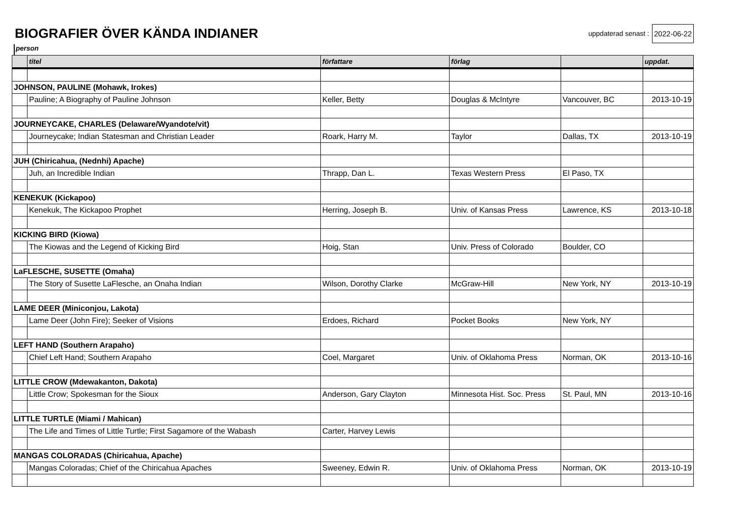BIOGRAFIER ÖVER KÄNDA INDIANER
uppdaterad senast : 2022-06-22
person
| | titel | författare | förlag | | uppdat. |
| --- | --- | --- | --- | --- | --- |
| JOHNSON, PAULINE (Mohawk, Irokes) | | | | | |
| | Pauline; A Biography of Pauline Johnson | Keller, Betty | Douglas & McIntyre | Vancouver, BC | 2013-10-19 |
| JOURNEYCAKE, CHARLES (Delaware/Wyandote/vit) | | | | | |
| | Journeycake; Indian Statesman and Christian Leader | Roark, Harry M. | Taylor | Dallas, TX | 2013-10-19 |
| JUH (Chiricahua, (Nednhi) Apache) | | | | | |
| | Juh, an Incredible Indian | Thrapp, Dan L. | Texas Western Press | El Paso, TX | |
| KENEKUK (Kickapoo) | | | | | |
| | Kenekuk, The Kickapoo Prophet | Herring, Joseph B. | Univ. of Kansas Press | Lawrence, KS | 2013-10-18 |
| KICKING BIRD (Kiowa) | | | | | |
| | The Kiowas and the Legend of Kicking Bird | Hoig, Stan | Univ. Press of Colorado | Boulder, CO | |
| LaFLESCHE, SUSETTE (Omaha) | | | | | |
| | The Story of Susette LaFlesche, an Onaha Indian | Wilson, Dorothy Clarke | McGraw-Hill | New York, NY | 2013-10-19 |
| LAME DEER (Miniconjou, Lakota) | | | | | |
| | Lame Deer (John Fire); Seeker of Visions | Erdoes, Richard | Pocket Books | New York, NY | |
| LEFT HAND (Southern Arapaho) | | | | | |
| | Chief Left Hand; Southern Arapaho | Coel, Margaret | Univ. of Oklahoma Press | Norman, OK | 2013-10-16 |
| LITTLE CROW (Mdewakanton, Dakota) | | | | | |
| | Little Crow; Spokesman for the Sioux | Anderson, Gary Clayton | Minnesota Hist. Soc. Press | St. Paul, MN | 2013-10-16 |
| LITTLE TURTLE (Miami / Mahican) | | | | | |
| | The Life and Times of Little Turtle; First Sagamore of the Wabash | Carter, Harvey Lewis | | | |
| MANGAS COLORADAS (Chiricahua, Apache) | | | | | |
| | Mangas Coloradas; Chief of the Chiricahua Apaches | Sweeney, Edwin R. | Univ. of Oklahoma Press | Norman, OK | 2013-10-19 |